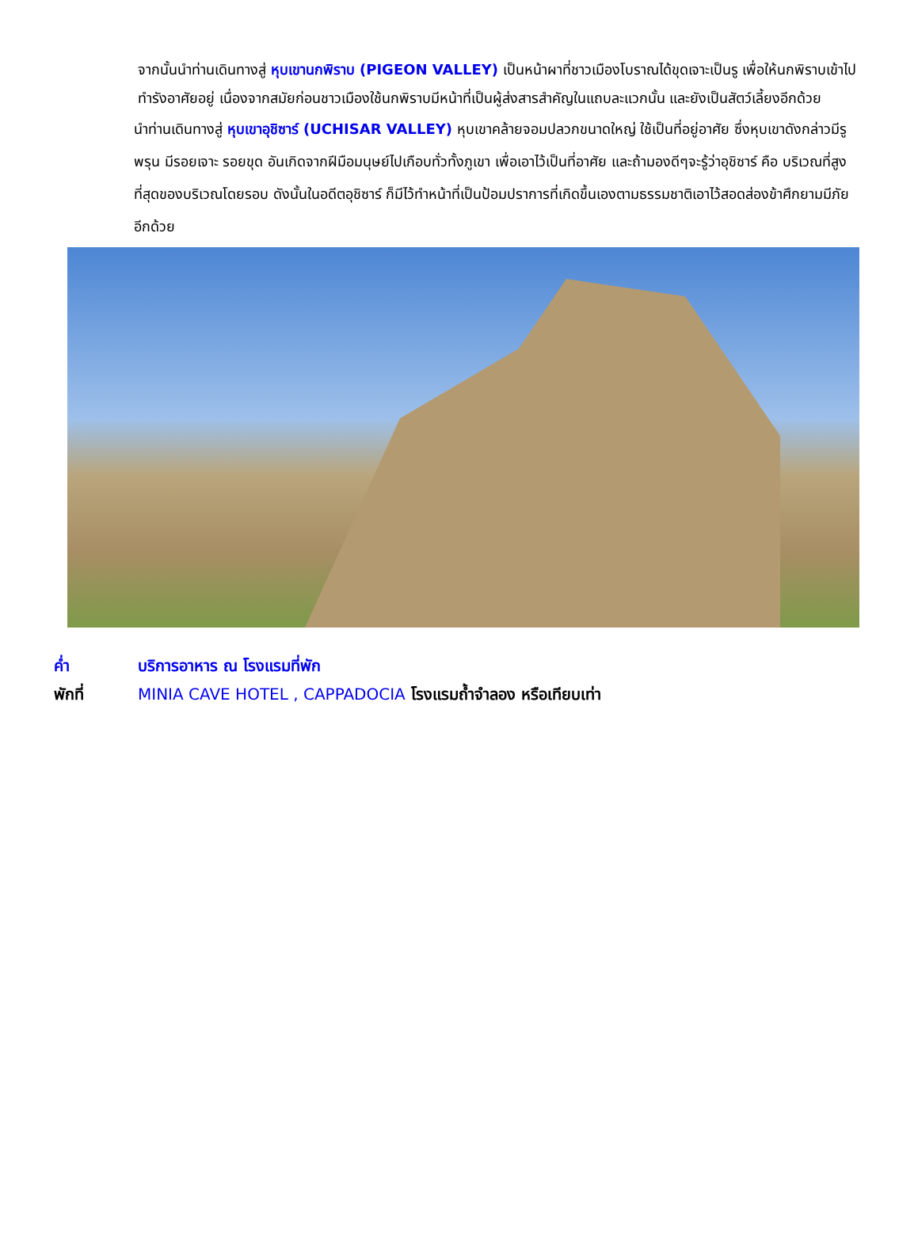จากนั้นนำท่านเดินทางสู่ หุบเขานกพิราบ (PIGEON VALLEY) เป็นหน้าผาที่ชาวเมืองโบราณได้ขุดเจาะเป็นรู เพื่อให้นกพิราบเข้าไปทำรังอาศัยอยู่ เนื่องจากสมัยก่อนชาวเมืองใช้นกพิราบมีหน้าที่เป็นผู้ส่งสารสำคัญในแถบละแวกนั้น และยังเป็นสัตว์เลี้ยงอีกด้วย
นำท่านเดินทางสู่ หุบเขาอุชิซาร์ (UCHISAR VALLEY) หุบเขาคล้ายจอมปลวกขนาดใหญ่ ใช้เป็นที่อยู่อาศัย ซึ่งหุบเขาดังกล่าวมีรูพรุน มีรอยเจาะ รอยขุด อันเกิดจากฝีมือมนุษย์ไปเกือบทั่วทั้งภูเขา เพื่อเอาไว้เป็นที่อาศัย และถ้ามองดีๆจะรู้ว่าอุชิซาร์ คือ บริเวณที่สูงที่สุดของบริเวณโดยรอบ ดังนั้นในอดีตอุชิซาร์ ก็มีไว้ทำหน้าที่เป็นป้อมปราการที่เกิดขึ้นเองตามธรรมชาติเอาไว้สอดส่องข้าศึกยามมีภัยอีกด้วย
ค่ำ บริการอาหาร ณ โรงแรมที่พัก
พักที่ MINIA CAVE HOTEL , CAPPADOCIA โรงแรมถ้ำจำลอง หรือเทียบเท่า